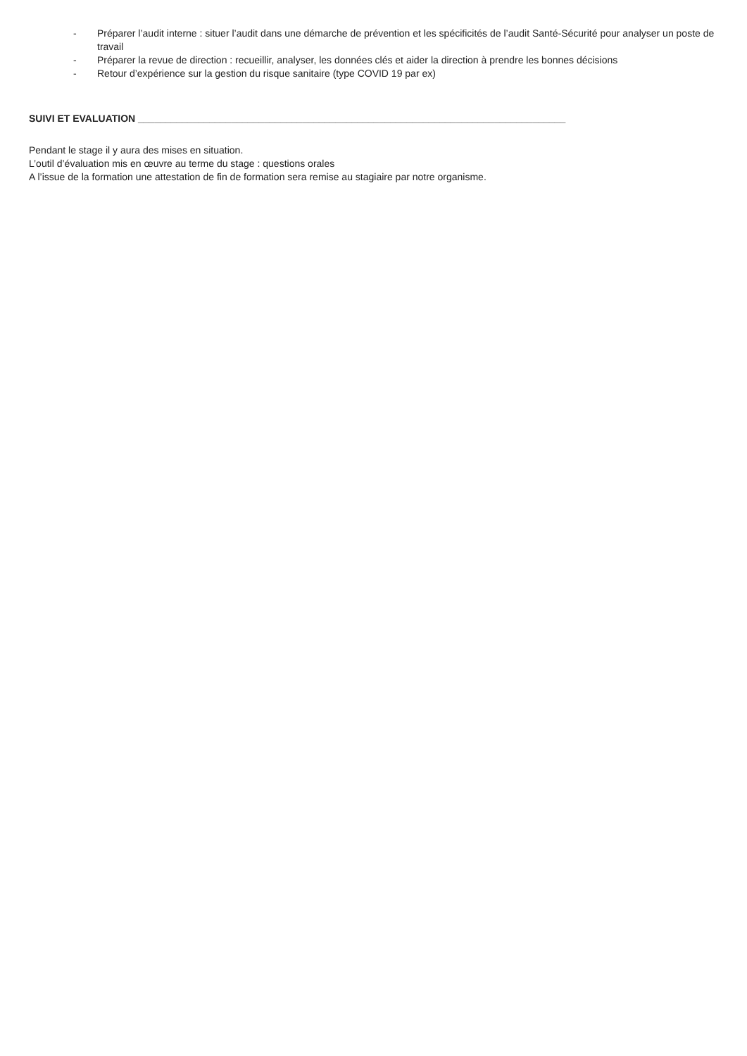- Préparer l’audit interne : situer l’audit dans une démarche de prévention et les spécificités de l’audit Santé-Sécurité pour analyser un poste de travail
- Préparer la revue de direction : recueillir, analyser, les données clés et aider la direction à prendre les bonnes décisions
- Retour d’expérience sur la gestion du risque sanitaire (type COVID 19 par ex)
SUIVI ET EVALUATION ______________________________________________________________________________
Pendant le stage il y aura des mises en situation.
L’outil d’évaluation mis en œuvre au terme du stage : questions orales
A l’issue de la formation une attestation de fin de formation sera remise au stagiaire par notre organisme.